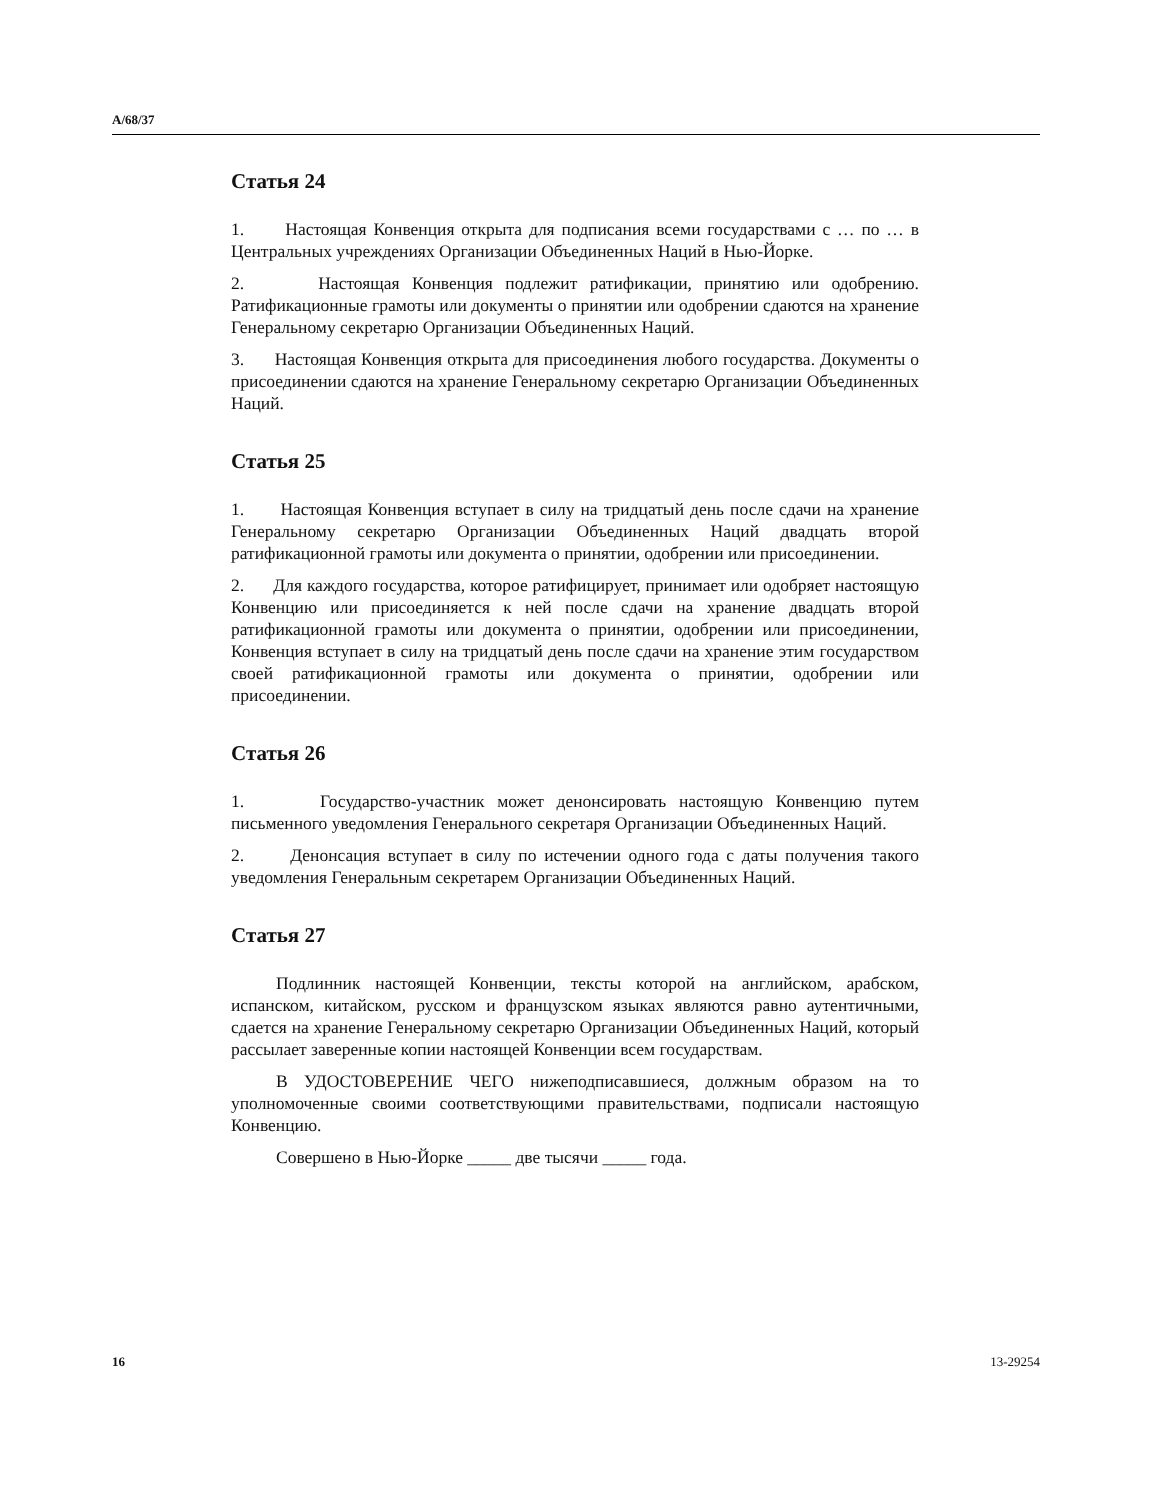A/68/37
Статья 24
1. Настоящая Конвенция открыта для подписания всеми государствами с … по … в Центральных учреждениях Организации Объединенных Наций в Нью-Йорке.
2. Настоящая Конвенция подлежит ратификации, принятию или одобрению. Ратификационные грамоты или документы о принятии или одобрении сдаются на хранение Генеральному секретарю Организации Объединенных Наций.
3. Настоящая Конвенция открыта для присоединения любого государства. Документы о присоединении сдаются на хранение Генеральному секретарю Организации Объединенных Наций.
Статья 25
1. Настоящая Конвенция вступает в силу на тридцатый день после сдачи на хранение Генеральному секретарю Организации Объединенных Наций двадцать второй ратификационной грамоты или документа о принятии, одобрении или присоединении.
2. Для каждого государства, которое ратифицирует, принимает или одобряет настоящую Конвенцию или присоединяется к ней после сдачи на хранение двадцать второй ратификационной грамоты или документа о принятии, одобрении или присоединении, Конвенция вступает в силу на тридцатый день после сдачи на хранение этим государством своей ратификационной грамоты или документа о принятии, одобрении или присоединении.
Статья 26
1. Государство-участник может денонсировать настоящую Конвенцию путем письменного уведомления Генерального секретаря Организации Объединенных Наций.
2. Денонсация вступает в силу по истечении одного года с даты получения такого уведомления Генеральным секретарем Организации Объединенных Наций.
Статья 27
Подлинник настоящей Конвенции, тексты которой на английском, арабском, испанском, китайском, русском и французском языках являются равно аутентичными, сдается на хранение Генеральному секретарю Организации Объединенных Наций, который рассылает заверенные копии настоящей Конвенции всем государствам.
В УДОСТОВЕРЕНИЕ ЧЕГО нижеподписавшиеся, должным образом на то уполномоченные своими соответствующими правительствами, подписали настоящую Конвенцию.
Совершено в Нью-Йорке _____ две тысячи _____ года.
16 13-29254